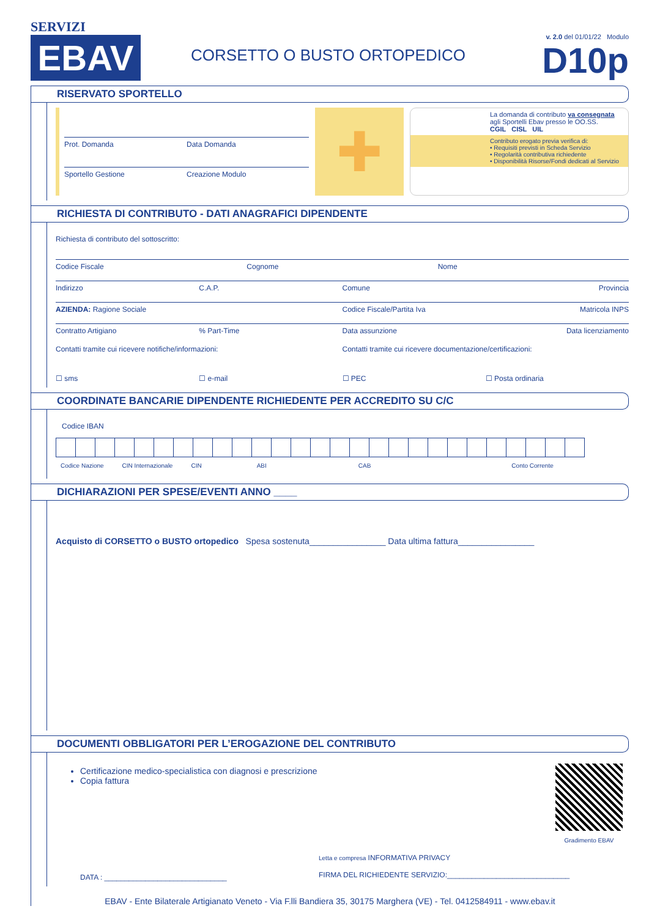SERVIZI
EBAV
CORSETTO O BUSTO ORTOPEDICO
v. 2.0 del 01/01/22 Modulo
D10p
RISERVATO SPORTELLO
Prot. Domanda Data Domanda
Sportello Gestione Creazione Modulo
✚
La domanda di contributo va consegnata agli Sportelli Ebav presso le OO.SS.
CGIL CISL UIL
Contributo erogato previa verifica di:
• Requisiti previsti in Scheda Servizio
• Regolarità contributiva richiedente
• Disponibilità Risorse/Fondi dedicati al Servizio
RICHIESTA DI CONTRIBUTO - DATI ANAGRAFICI DIPENDENTE
Richiesta di contributo del sottoscritto:
Codice Fiscale Cognome Nome
Indirizzo C.A.P. Comune Provincia
AZIENDA: Ragione Sociale Codice Fiscale/Partita Iva Matricola INPS
Contratto Artigiano % Part-Time Data assunzione Data licenziamento
Contatti tramite cui ricevere notifiche/informazioni:
Contatti tramite cui ricevere documentazione/certificazioni:
☐ sms ☐ e-mail ☐ PEC ☐ Posta ordinaria
COORDINATE BANCARIE DIPENDENTE RICHIEDENTE PER ACCREDITO SU C/C
Codice IBAN
Codice Nazione CIN Internazionale CIN ABI CAB Conto Corrente
DICHIARAZIONI PER SPESE/EVENTI ANNO ____
Acquisto di CORSETTO o BUSTO ortopedico Spesa sostenuta________________ Data ultima fattura________________
DOCUMENTI OBBLIGATORI PER L’EROGAZIONE DEL CONTRIBUTO
Certificazione medico-specialistica con diagnosi e prescrizione
Copia fattura
Gradimento EBAV
DATA : ______________________________
Letta e compresa INFORMATIVA PRIVACY
FIRMA DEL RICHIEDENTE SERVIZIO:______________________________
EBAV - Ente Bilaterale Artigianato Veneto - Via F.lli Bandiera 35, 30175 Marghera (VE) - Tel. 0412584911 - www.ebav.it